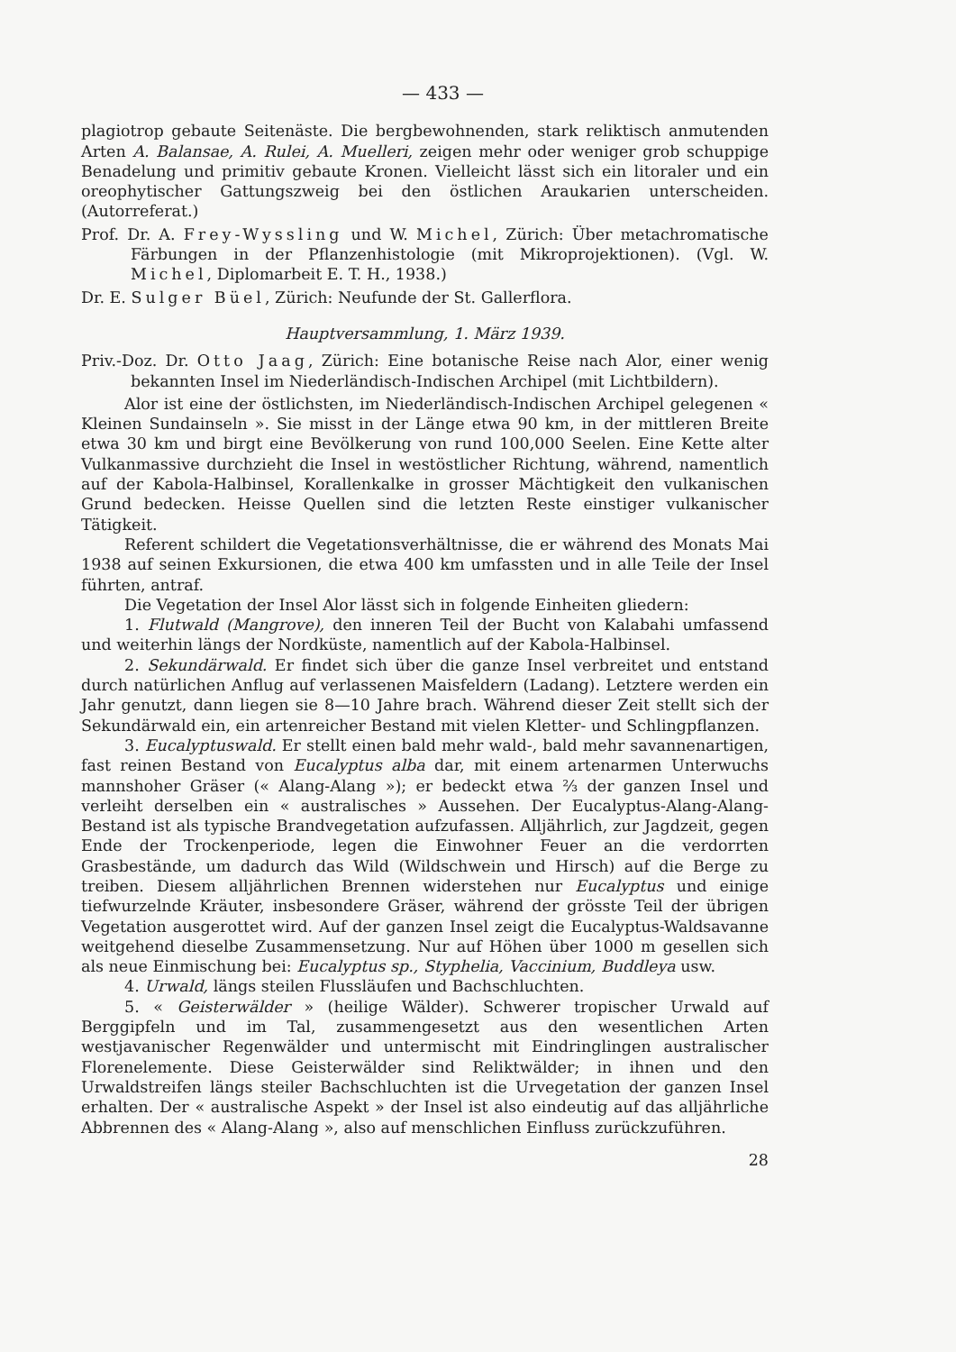— 433 —
plagiotrop gebaute Seitenäste. Die bergbewohnenden, stark reliktisch anmutenden Arten A. Balansae, A. Rulei, A. Muelleri, zeigen mehr oder weniger grob schuppige Benadelung und primitiv gebaute Kronen. Vielleicht lässt sich ein litoraler und ein oreophytischer Gattungszweig bei den östlichen Araukarien unterscheiden. (Autorreferat.)
Prof. Dr. A. Frey-Wyssling und W. Michel, Zürich: Über metachromatische Färbungen in der Pflanzenhistologie (mit Mikroprojektionen). (Vgl. W. Michel, Diplomarbeit E. T. H., 1938.)
Dr. E. Sulger Büel, Zürich: Neufunde der St. Gallerflora.
Hauptversammlung, 1. März 1939.
Priv.-Doz. Dr. Otto Jaag, Zürich: Eine botanische Reise nach Alor, einer wenig bekannten Insel im Niederländisch-Indischen Archipel (mit Lichtbildern).
Alor ist eine der östlichsten, im Niederländisch-Indischen Archipel gelegenen « Kleinen Sundainseln ». Sie misst in der Länge etwa 90 km, in der mittleren Breite etwa 30 km und birgt eine Bevölkerung von rund 100,000 Seelen. Eine Kette alter Vulkanmassive durchzieht die Insel in westöstlicher Richtung, während, namentlich auf der Kabola-Halbinsel, Korallenkalke in grosser Mächtigkeit den vulkanischen Grund bedecken. Heisse Quellen sind die letzten Reste einstiger vulkanischer Tätigkeit.
Referent schildert die Vegetationsverhältnisse, die er während des Monats Mai 1938 auf seinen Exkursionen, die etwa 400 km umfassten und in alle Teile der Insel führten, antraf.
Die Vegetation der Insel Alor lässt sich in folgende Einheiten gliedern:
1. Flutwald (Mangrove), den inneren Teil der Bucht von Kalabahi umfassend und weiterhin längs der Nordküste, namentlich auf der Kabola-Halbinsel.
2. Sekundärwald. Er findet sich über die ganze Insel verbreitet und entstand durch natürlichen Anflug auf verlassenen Maisfeldern (Ladang). Letztere werden ein Jahr genutzt, dann liegen sie 8—10 Jahre brach. Während dieser Zeit stellt sich der Sekundärwald ein, ein artenreicher Bestand mit vielen Kletter- und Schlingpflanzen.
3. Eucalyptuswald. Er stellt einen bald mehr wald-, bald mehr savannenartigen, fast reinen Bestand von Eucalyptus alba dar, mit einem artenarmen Unterwuchs mannshoher Gräser (« Alang-Alang »); er bedeckt etwa ⅔ der ganzen Insel und verleiht derselben ein « australisches » Aussehen. Der Eucalyptus-Alang-Alang-Bestand ist als typische Brandvegetation aufzufassen. Alljährlich, zur Jagdzeit, gegen Ende der Trockenperiode, legen die Einwohner Feuer an die verdorrten Grasbestände, um dadurch das Wild (Wildschwein und Hirsch) auf die Berge zu treiben. Diesem alljährlichen Brennen widerstehen nur Eucalyptus und einige tiefwurzelnde Kräuter, insbesondere Gräser, während der grösste Teil der übrigen Vegetation ausgerottet wird. Auf der ganzen Insel zeigt die Eucalyptus-Waldsavanne weitgehend dieselbe Zusammensetzung. Nur auf Höhen über 1000 m gesellen sich als neue Einmischung bei: Eucalyptus sp., Styphelia, Vaccinium, Buddleya usw.
4. Urwald, längs steilen Flussläufen und Bachschluchten.
5. « Geisterwälder » (heilige Wälder). Schwerer tropischer Urwald auf Berggipfeln und im Tal, zusammengesetzt aus den wesentlichen Arten westjavanischer Regenwälder und untermischt mit Eindringlingen australischer Florenelemente. Diese Geisterwälder sind Reliktwälder; in ihnen und den Urwaldstreifen längs steiler Bachschluchten ist die Urvegetation der ganzen Insel erhalten. Der « australische Aspekt » der Insel ist also eindeutig auf das alljährliche Abbrennen des « Alang-Alang », also auf menschlichen Einfluss zurückzuführen.
28